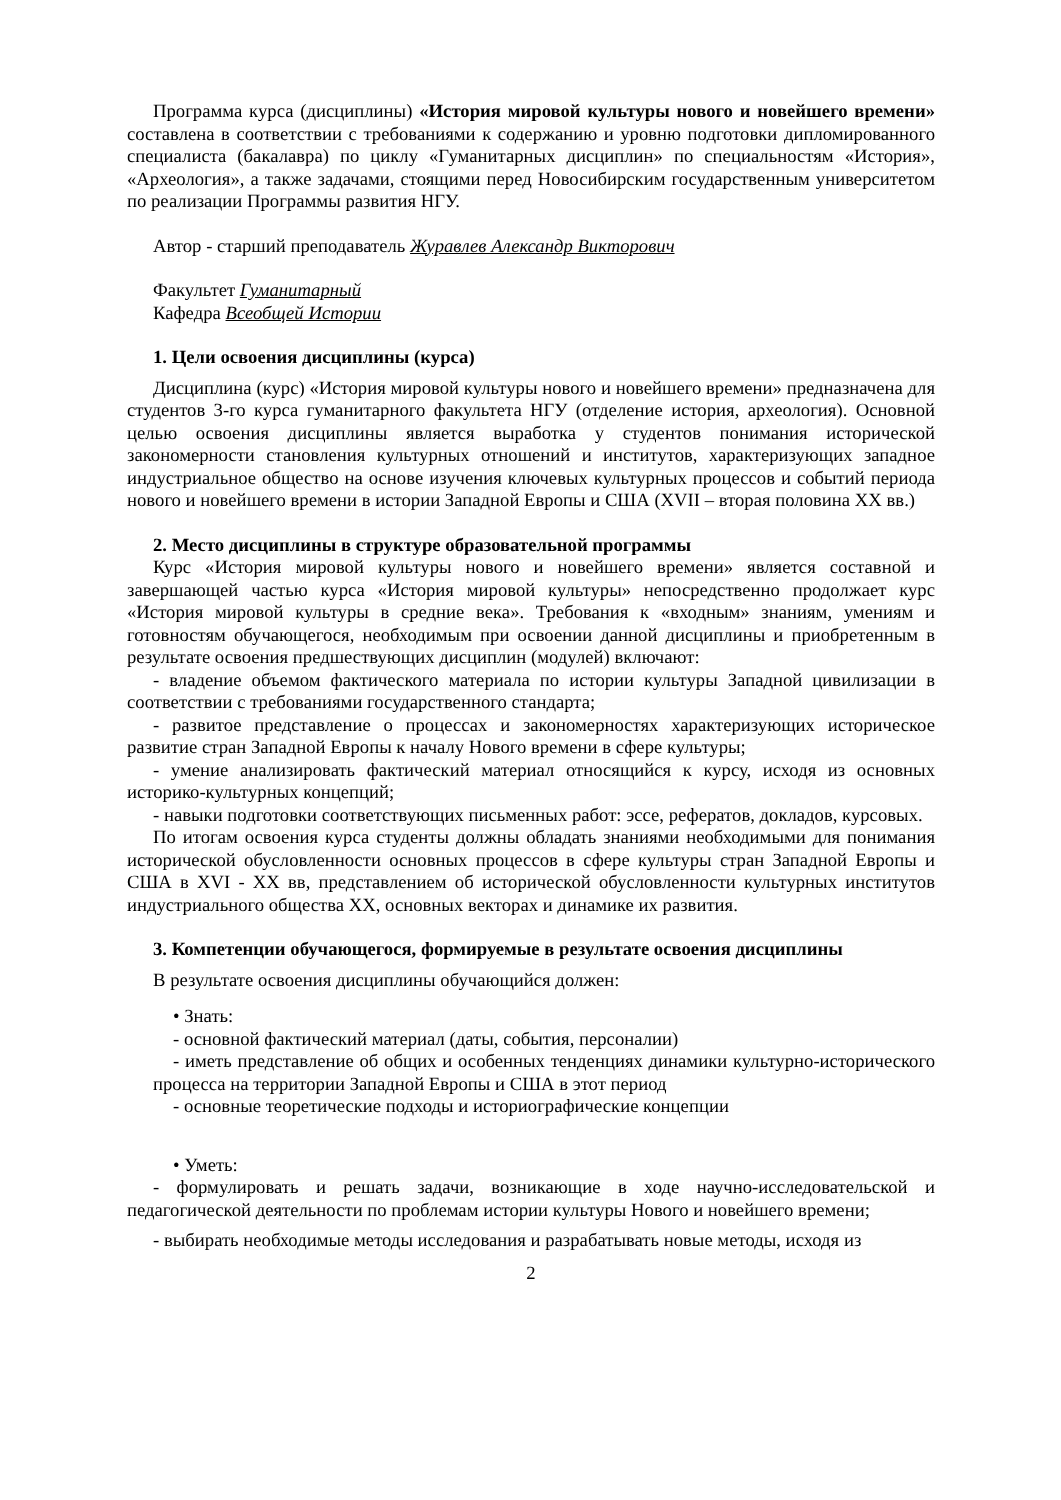Программа курса (дисциплины) «История мировой культуры нового и новейшего времени» составлена в соответствии с требованиями к содержанию и уровню подготовки дипломированного специалиста (бакалавра) по циклу «Гуманитарных дисциплин» по специальностям «История», «Археология», а также задачами, стоящими перед Новосибирским государственным университетом по реализации Программы развития НГУ.
Автор - старший преподаватель Журавлев Александр Викторович
Факультет Гуманитарный
Кафедра Всеобщей Истории
1. Цели освоения дисциплины (курса)
Дисциплина (курс) «История мировой культуры нового и новейшего времени» предназначена для студентов 3-го курса гуманитарного факультета НГУ (отделение история, археология). Основной целью освоения дисциплины является выработка у студентов понимания исторической закономерности становления культурных отношений и институтов, характеризующих западное индустриальное общество на основе изучения ключевых культурных процессов и событий периода нового и новейшего времени в истории Западной Европы и США (XVII – вторая половина XX вв.)
2. Место дисциплины в структуре образовательной программы
Курс «История мировой культуры нового и новейшего времени» является составной и завершающей частью курса «История мировой культуры» непосредственно продолжает курс «История мировой культуры в средние века». Требования к «входным» знаниям, умениям и готовностям обучающегося, необходимым при освоении данной дисциплины и приобретенным в результате освоения предшествующих дисциплин (модулей) включают:
- владение объемом фактического материала по истории культуры Западной цивилизации в соответствии с требованиями государственного стандарта;
- развитое представление о процессах и закономерностях характеризующих историческое развитие стран Западной Европы к началу Нового времени в сфере культуры;
- умение анализировать фактический материал относящийся к курсу, исходя из основных историко-культурных концепций;
- навыки подготовки соответствующих письменных работ: эссе, рефератов, докладов, курсовых.
По итогам освоения курса студенты должны обладать знаниями необходимыми для понимания исторической обусловленности основных процессов в сфере культуры стран Западной Европы и США в XVI - XX вв, представлением об исторической обусловленности культурных институтов индустриального общества XX, основных векторах и динамике их развития.
3. Компетенции обучающегося, формируемые в результате освоения дисциплины
В результате освоения дисциплины обучающийся должен:
• Знать:
- основной фактический материал (даты, события, персоналии)
- иметь представление об общих и особенных тенденциях динамики культурно-исторического процесса на территории Западной Европы и США в этот период
- основные теоретические подходы и историографические концепции
• Уметь:
- формулировать и решать задачи, возникающие в ходе научно-исследовательской и педагогической деятельности по проблемам истории культуры Нового и новейшего времени;
- выбирать необходимые методы исследования и разрабатывать новые методы, исходя из
2